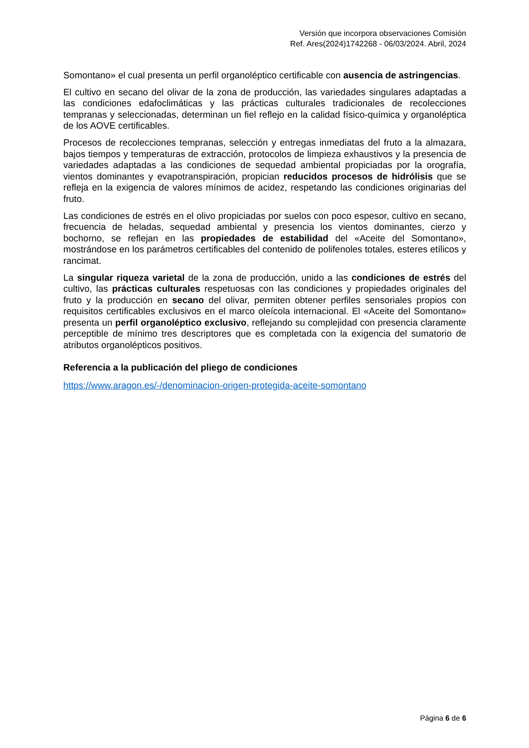Versión que incorpora observaciones Comisión
Ref. Ares(2024)1742268 - 06/03/2024. Abril, 2024
Somontano» el cual presenta un perfil organoléptico certificable con ausencia de astringencias.
El cultivo en secano del olivar de la zona de producción, las variedades singulares adaptadas a las condiciones edafoclimáticas y las prácticas culturales tradicionales de recolecciones tempranas y seleccionadas, determinan un fiel reflejo en la calidad físico-química y organoléptica de los AOVE certificables.
Procesos de recolecciones tempranas, selección y entregas inmediatas del fruto a la almazara, bajos tiempos y temperaturas de extracción, protocolos de limpieza exhaustivos y la presencia de variedades adaptadas a las condiciones de sequedad ambiental propiciadas por la orografía, vientos dominantes y evapotranspiración, propician reducidos procesos de hidrólisis que se refleja en la exigencia de valores mínimos de acidez, respetando las condiciones originarias del fruto.
Las condiciones de estrés en el olivo propiciadas por suelos con poco espesor, cultivo en secano, frecuencia de heladas, sequedad ambiental y presencia los vientos dominantes, cierzo y bochorno, se reflejan en las propiedades de estabilidad del «Aceite del Somontano», mostrándose en los parámetros certificables del contenido de polifenoles totales, esteres etílicos y rancimat.
La singular riqueza varietal de la zona de producción, unido a las condiciones de estrés del cultivo, las prácticas culturales respetuosas con las condiciones y propiedades originales del fruto y la producción en secano del olivar, permiten obtener perfiles sensoriales propios con requisitos certificables exclusivos en el marco oleícola internacional. El «Aceite del Somontano» presenta un perfil organoléptico exclusivo, reflejando su complejidad con presencia claramente perceptible de mínimo tres descriptores que es completada con la exigencia del sumatorio de atributos organolépticos positivos.
Referencia a la publicación del pliego de condiciones
https://www.aragon.es/-/denominacion-origen-protegida-aceite-somontano
Página 6 de 6